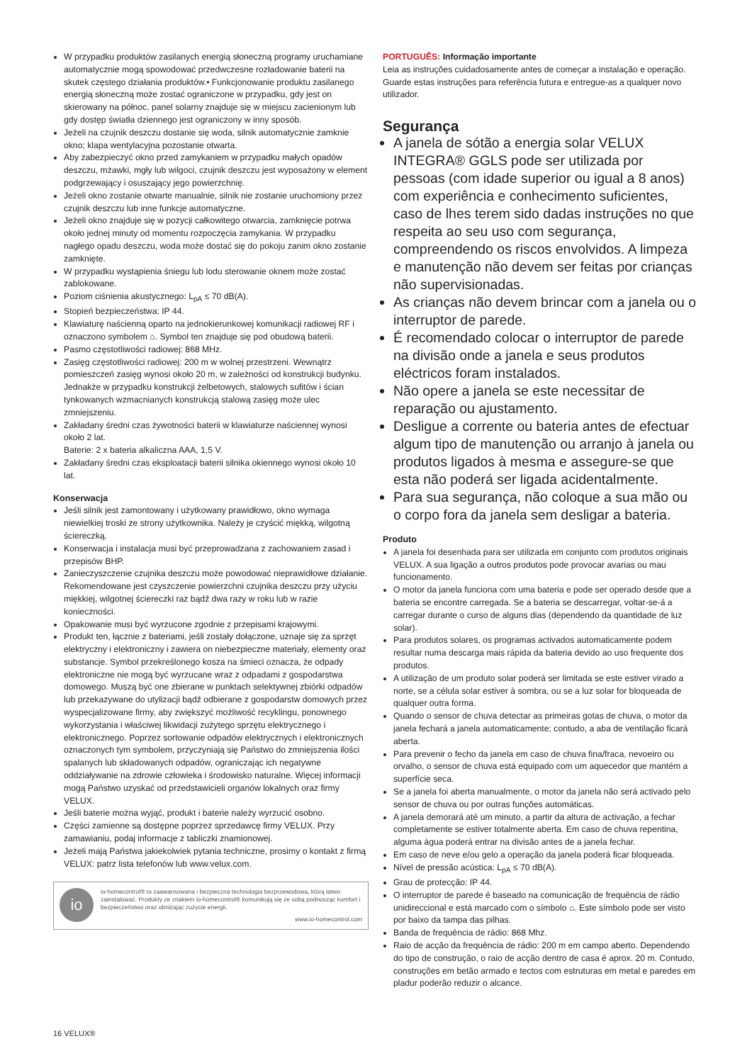W przypadku produktów zasilanych energią słoneczną programy uruchamiane automatycznie mogą spowodować przedwczesne rozładowanie baterii na skutek częstego działania produktów.• Funkcjonowanie produktu zasilanego energią słoneczną może zostać ograniczone w przypadku, gdy jest on skierowany na północ, panel solarny znajduje się w miejscu zacienionym lub gdy dostęp światła dziennego jest ograniczony w inny sposób.
Jeżeli na czujnik deszczu dostanie się woda, silnik automatycznie zamknie okno; klapa wentylacyjna pozostanie otwarta.
Aby zabezpieczyć okno przed zamykaniem w przypadku małych opadów deszczu, mżawki, mgły lub wilgoci, czujnik deszczu jest wyposażony w element podgrzewający i osuszający jego powierzchnię.
Jeżeli okno zostanie otwarte manualnie, silnik nie zostanie uruchomiony przez czujnik deszczu lub inne funkcje automatyczne.
Jeżeli okno znajduje się w pozycji całkowitego otwarcia, zamknięcie potrwa około jednej minuty od momentu rozpoczęcia zamykania. W przypadku nagłego opadu deszczu, woda może dostać się do pokoju zanim okno zostanie zamknięte.
W przypadku wystąpienia śniegu lub lodu sterowanie oknem może zostać zablokowane.
Poziom ciśnienia akustycznego: L<sub>pA</sub> ≤ 70 dB(A).
Stopień bezpieczeństwa: IP 44.
Klawiaturę naścienną oparto na jednokierunkowej komunikacji radiowej RF i oznaczono symbolem ⌂. Symbol ten znajduje się pod obudową baterii.
Pasmo częstotliwości radiowej: 868 MHz.
Zasięg częstotliwości radiowej: 200 m w wolnej przestrzeni. Wewnątrz pomieszczeń zasięg wynosi około 20 m, w zależności od konstrukcji budynku. Jednakże w przypadku konstrukcji żelbetowych, stalowych sufitów i ścian tynkowanych wzmacnianych konstrukcją stalową zasięg może ulec zmniejszeniu.
Zakładany średni czas żywotności baterii w klawiaturze naściennej wynosi około 2 lat.
Baterie: 2 x bateria alkaliczna AAA, 1,5 V.
Zakładany średni czas eksploatacji baterii silnika okiennego wynosi około 10 lat.
Konserwacja
Jeśli silnik jest zamontowany i użytkowany prawidłowo, okno wymaga niewielkiej troski ze strony użytkownika. Należy je czyścić miękką, wilgotną ściereczką.
Konserwacja i instalacja musi być przeprowadzana z zachowaniem zasad i przepisów BHP.
Zanieczyszczenie czujnika deszczu może powodować nieprawidłowe działanie. Rekomendowane jest czyszczenie powierzchni czujnika deszczu przy użyciu miękkiej, wilgotnej ściereczki raz bądź dwa razy w roku lub w razie konieczności.
Opakowanie musi być wyrzucone zgodnie z przepisami krajowymi.
Produkt ten, łącznie z bateriami, jeśli zostały dołączone, uznaje się za sprzęt elektryczny i elektroniczny i zawiera on niebezpieczne materiały, elementy oraz substancje. Symbol przekreślonego kosza na śmieci oznacza, że odpady elektroniczne nie mogą być wyrzucane wraz z odpadami z gospodarstwa domowego. Muszą być one zbierane w punktach selektywnej zbiórki odpadów lub przekazywane do utylizacji bądź odbierane z gospodarstw domowych przez wyspecjalizowane firmy, aby zwiększyć możliwość recyklingu, ponownego wykorzystania i właściwej likwidacji zużytego sprzętu elektrycznego i elektronicznego. Poprzez sortowanie odpadów elektrycznych i elektronicznych oznaczonych tym symbolem, przyczyniają się Państwo do zmniejszenia ilości spalanych lub składowanych odpadów, ograniczając ich negatywne oddziaływanie na zdrowie człowieka i środowisko naturalne. Więcej informacji mogą Państwo uzyskać od przedstawicieli organów lokalnych oraz firmy VELUX.
Jeśli baterie można wyjąć, produkt i baterie należy wyrzucić osobno.
Części zamienne są dostępne poprzez sprzedawcę firmy VELUX. Przy zamawianiu, podaj informacje z tabliczki znamionowej.
Jeżeli mają Państwa jakiekolwiek pytania techniczne, prosimy o kontakt z firmą VELUX: patrz lista telefonów lub www.velux.com.
io
io-homecontrol® to zaawansowana i bezpieczna technologia bezprzewodowa, którą łatwo zainstalować. Produkty ze znakiem io-homecontrol® komunikują się ze sobą podnosząc komfort i bezpieczeństwo oraz obniżając zużycie energii.
www.io-homecontrol.com
PORTUGUÊS: Informação importante
Leia as instruções cuidadosamente antes de começar a instalação e operação. Guarde estas instruções para referência futura e entregue-as a qualquer novo utilizador.
Segurança
A janela de sótão a energia solar VELUX INTEGRA® GGLS pode ser utilizada por pessoas (com idade superior ou igual a 8 anos) com experiência e conhecimento suficientes, caso de lhes terem sido dadas instruções no que respeita ao seu uso com segurança, compreendendo os riscos envolvidos. A limpeza e manutenção não devem ser feitas por crianças não supervisionadas.
As crianças não devem brincar com a janela ou o interruptor de parede.
É recomendado colocar o interruptor de parede na divisão onde a janela e seus produtos eléctricos foram instalados.
Não opere a janela se este necessitar de reparação ou ajustamento.
Desligue a corrente ou bateria antes de efectuar algum tipo de manutenção ou arranjo à janela ou produtos ligados à mesma e assegure-se que esta não poderá ser ligada acidentalmente.
Para sua segurança, não coloque a sua mão ou o corpo fora da janela sem desligar a bateria.
Produto
A janela foi desenhada para ser utilizada em conjunto com produtos originais VELUX. A sua ligação a outros produtos pode provocar avarias ou mau funcionamento.
O motor da janela funciona com uma bateria e pode ser operado desde que a bateria se encontre carregada. Se a bateria se descarregar, voltar-se-á a carregar durante o curso de alguns dias (dependendo da quantidade de luz solar).
Para produtos solares, os programas activados automaticamente podem resultar numa descarga mais rápida da bateria devido ao uso frequente dos produtos.
A utilização de um produto solar poderá ser limitada se este estiver virado a norte, se a célula solar estiver à sombra, ou se a luz solar for bloqueada de qualquer outra forma.
Quando o sensor de chuva detectar as primeiras gotas de chuva, o motor da janela fechará a janela automaticamente; contudo, a aba de ventilação ficará aberta.
Para prevenir o fecho da janela em caso de chuva fina/fraca, nevoeiro ou orvalho, o sensor de chuva está equipado com um aquecedor que mantém a superfície seca.
Se a janela foi aberta manualmente, o motor da janela não será activado pelo sensor de chuva ou por outras funções automáticas.
A janela demorará até um minuto, a partir da altura de activação, a fechar completamente se estiver totalmente aberta. Em caso de chuva repentina, alguma água poderá entrar na divisão antes de a janela fechar.
Em caso de neve e/ou gelo a operação da janela poderá ficar bloqueada.
Nível de pressão acústica: L<sub>pA</sub> ≤ 70 dB(A).
Grau de protecção: IP 44.
O interruptor de parede é baseado na comunicação de frequência de rádio unidireccional e está marcado com o símbolo ⌂. Este símbolo pode ser visto por baixo da tampa das pilhas.
Banda de frequência de rádio: 868 Mhz.
Raio de acção da frequência de rádio: 200 m em campo aberto. Dependendo do tipo de construção, o raio de acção dentro de casa é aprox. 20 m. Contudo, construções em betão armado e tectos com estruturas em metal e paredes em pladur poderão reduzir o alcance.
16 VELUX®